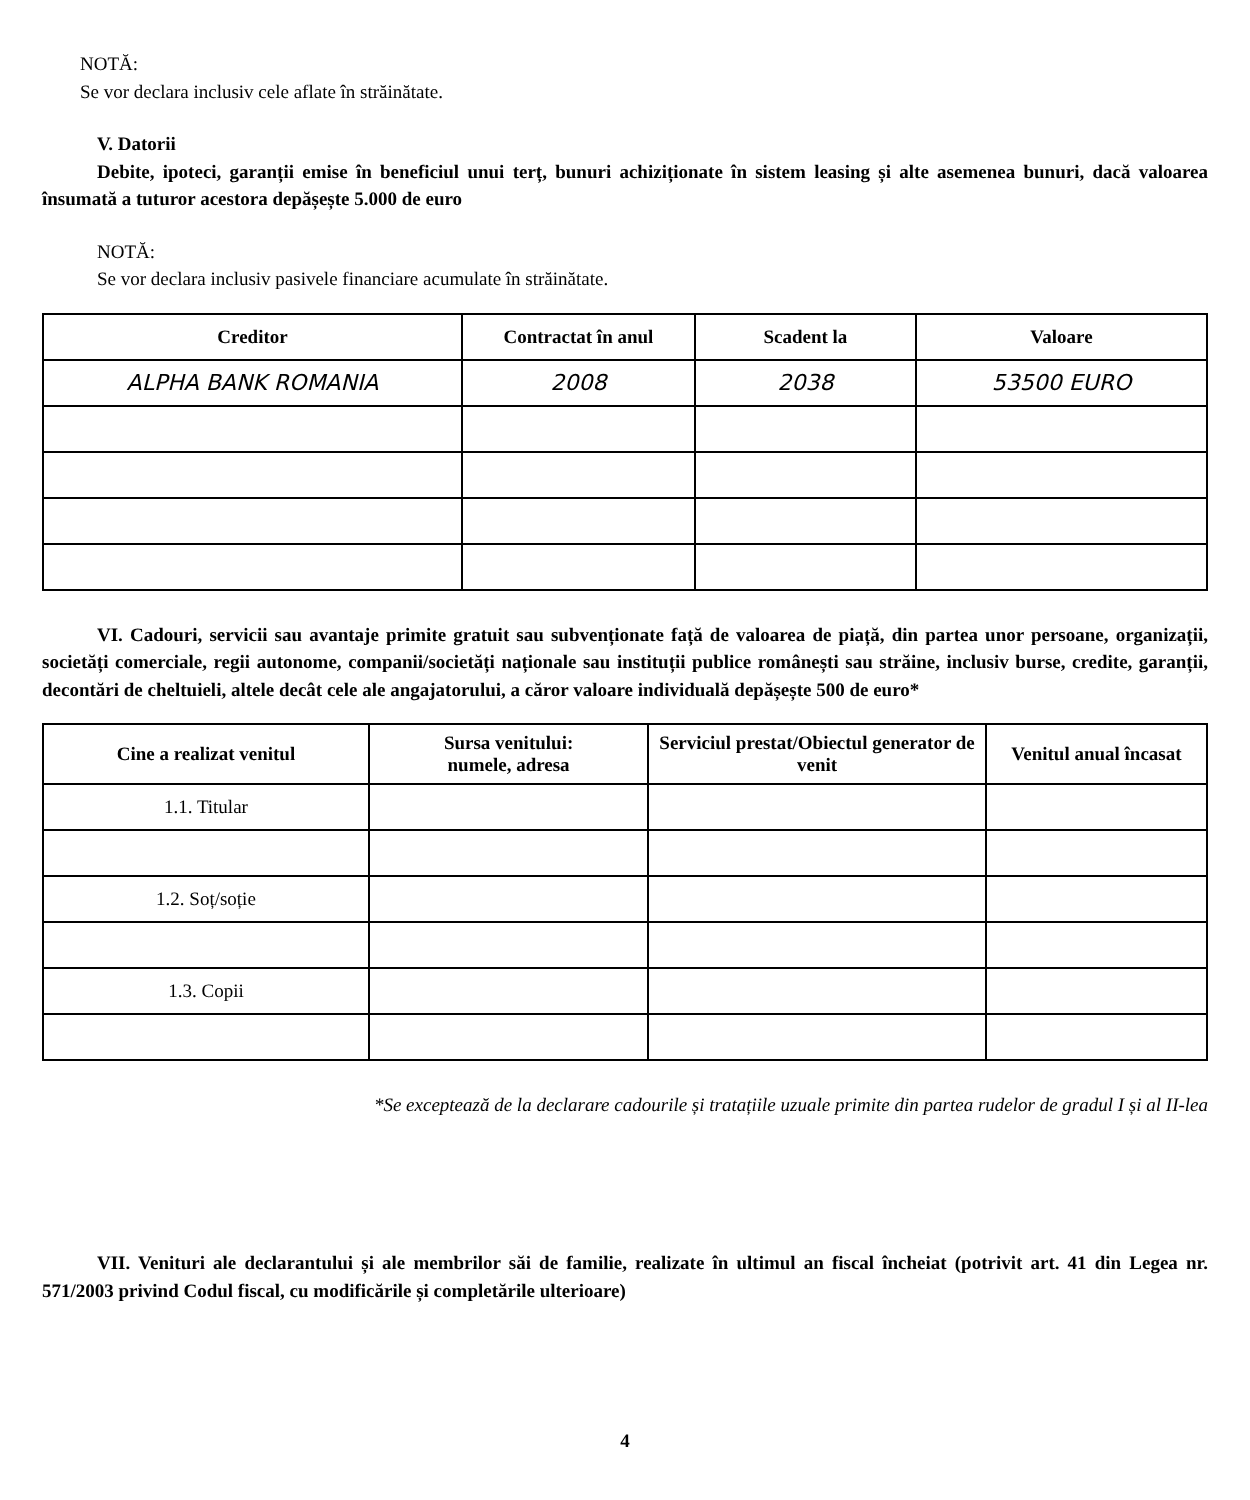NOTĂ:
Se vor declara inclusiv cele aflate în străinătate.
V. Datorii
Debite, ipoteci, garanții emise în beneficiul unui terț, bunuri achiziționate în sistem leasing și alte asemenea bunuri, dacă valoarea însumată a tuturor acestora depășește 5.000 de euro
NOTĂ:
Se vor declara inclusiv pasivele financiare acumulate în străinătate.
| Creditor | Contractat în anul | Scadent la | Valoare |
| --- | --- | --- | --- |
| ALPHA BANK ROMANIA | 2008 | 2038 | 53500 EURO |
VI. Cadouri, servicii sau avantaje primite gratuit sau subvenționate față de valoarea de piață, din partea unor persoane, organizații, societăți comerciale, regii autonome, companii/societăți naționale sau instituții publice românești sau străine, inclusiv burse, credite, garanții, decontări de cheltuieli, altele decât cele ale angajatorului, a căror valoare individuală depășește 500 de euro*
| Cine a realizat venitul | Sursa venitului: numele, adresa | Serviciul prestat/Obiectul generator de venit | Venitul anual încasat |
| --- | --- | --- | --- |
| 1.1. Titular | | | |
| 1.2. Soț/soție | | | |
| 1.3. Copii | | | |
*Se exceptează de la declarare cadourile și tratațiile uzuale primite din partea rudelor de gradul I și al II-lea
VII. Venituri ale declarantului și ale membrilor săi de familie, realizate în ultimul an fiscal încheiat (potrivit art. 41 din Legea nr. 571/2003 privind Codul fiscal, cu modificările și completările ulterioare)
4